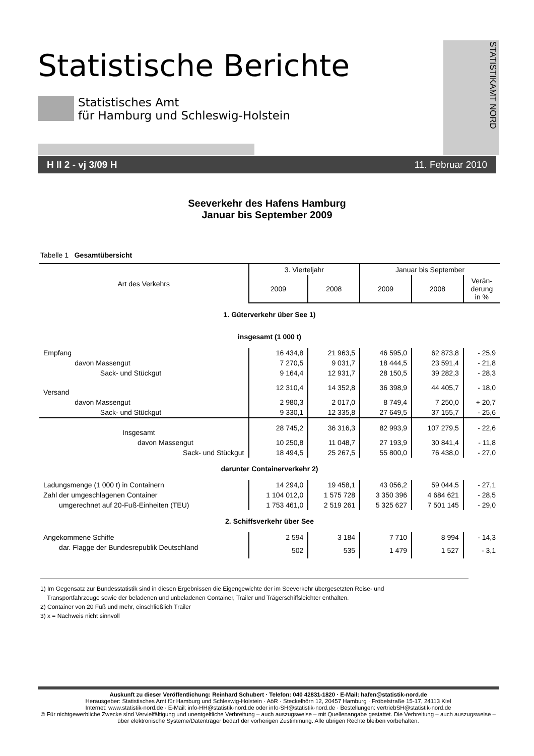Statistische Berichte
Statistisches Amt
für Hamburg und Schleswig-Holstein
STATISTIKAMT NORD
H II 2 - vj 3/09 H 11. Februar 2010
Seeverkehr des Hafens Hamburg
Januar bis September 2009
Tabelle 1 Gesamtübersicht
| Art des Verkehrs | 3. Vierteljahr | | Januar bis September | | |
| --- | --- | --- | --- | --- | --- |
| | 2009 | 2008 | 2009 | 2008 | Verän- derung in % |
| 1. Güterverkehr über See 1) | | | | | |
| insgesamt (1 000 t) | | | | | |
| Empfang | 16 434,8 | 21 963,5 | 46 595,0 | 62 873,8 | - 25,9 |
| davon Massengut | 7 270,5 | 9 031,7 | 18 444,5 | 23 591,4 | - 21,8 |
| Sack- und Stückgut | 9 164,4 | 12 931,7 | 28 150,5 | 39 282,3 | - 28,3 |
| Versand | 12 310,4 | 14 352,8 | 36 398,9 | 44 405,7 | - 18,0 |
| davon Massengut | 2 980,3 | 2 017,0 | 8 749,4 | 7 250,0 | + 20,7 |
| Sack- und Stückgut | 9 330,1 | 12 335,8 | 27 649,5 | 37 155,7 | - 25,6 |
| Insgesamt | 28 745,2 | 36 316,3 | 82 993,9 | 107 279,5 | - 22,6 |
| davon Massengut | 10 250,8 | 11 048,7 | 27 193,9 | 30 841,4 | - 11,8 |
| Sack- und Stückgut | 18 494,5 | 25 267,5 | 55 800,0 | 76 438,0 | - 27,0 |
| darunter Containerverkehr 2) | | | | | |
| Ladungsmenge (1 000 t) in Containern | 14 294,0 | 19 458,1 | 43 056,2 | 59 044,5 | - 27,1 |
| Zahl der umgeschlagenen Container | 1 104 012,0 | 1 575 728 | 3 350 396 | 4 684 621 | - 28,5 |
| umgerechnet auf 20-Fuß-Einheiten (TEU) | 1 753 461,0 | 2 519 261 | 5 325 627 | 7 501 145 | - 29,0 |
| 2. Schiffsverkehr über See | | | | | |
| Angekommene Schiffe | 2 594 | 3 184 | 7 710 | 8 994 | - 14,3 |
| dar. Flagge der Bundesrepublik Deutschland | 502 | 535 | 1 479 | 1 527 | - 3,1 |
1) Im Gegensatz zur Bundesstatistik sind in diesen Ergebnissen die Eigengewichte der im Seeverkehr übergesetzten Reise- und
Transportfahrzeuge sowie der beladenen und unbeladenen Container, Trailer und Trägerschiffsleichter enthalten.
2) Container von 20 Fuß und mehr, einschließlich Trailer
3) x = Nachweis nicht sinnvoll
Auskunft zu dieser Veröffentlichung: Reinhard Schubert · Telefon: 040 42831-1820 · E-Mail: hafen@statistik-nord.de
Herausgeber: Statistisches Amt für Hamburg und Schleswig-Holstein · AöR · Steckelhörn 12, 20457 Hamburg · Fröbelstraße 15-17, 24113 Kiel
Internet: www.statistik-nord.de · E-Mail: info-HH@statistik-nord.de oder info-SH@statistik-nord.de · Bestellungen: vertriebSH@statistik-nord.de
© Für nichtgewerbliche Zwecke sind Vervielfältigung und unentgeltliche Verbreitung – auch auszugsweise – mit Quellenangabe gestattet. Die Verbreitung – auch auszugsweise – über elektronische Systeme/Datenträger bedarf der vorherigen Zustimmung. Alle übrigen Rechte bleiben vorbehalten.